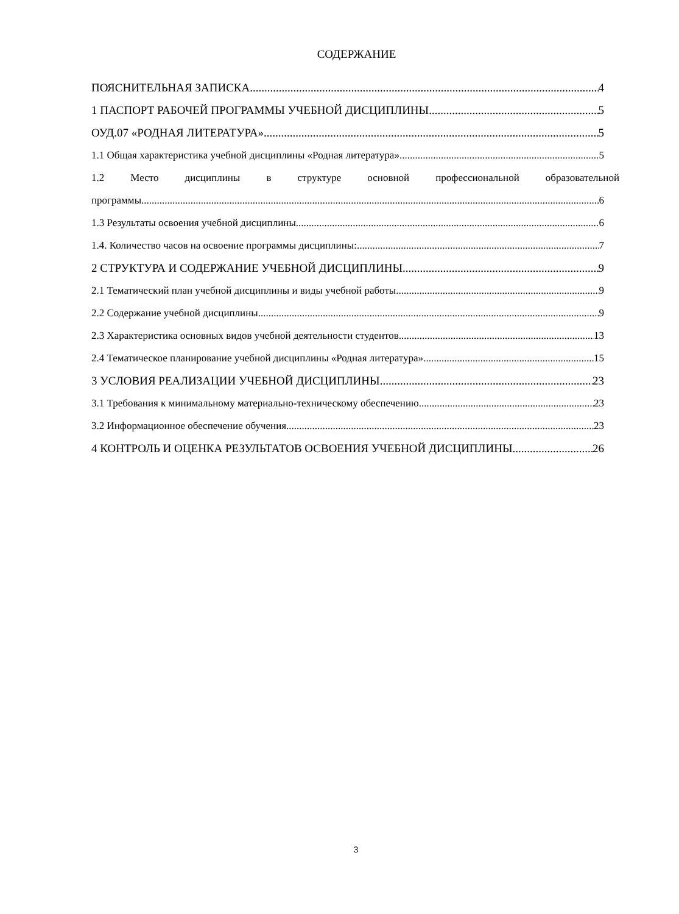СОДЕРЖАНИЕ
ПОЯСНИТЕЛЬНАЯ ЗАПИСКА 4
1 ПАСПОРТ РАБОЧЕЙ ПРОГРАММЫ УЧЕБНОЙ ДИСЦИПЛИНЫ 5
ОУД.07 «РОДНАЯ ЛИТЕРАТУРА» 5
1.1 Общая характеристика учебной дисциплины «Родная литература». 5
1.2 Место дисциплины в структуре основной профессиональной образовательной
программы. 6
1.3 Результаты освоения учебной дисциплины 6
1.4. Количество часов на освоение программы дисциплины: 7
2 СТРУКТУРА И СОДЕРЖАНИЕ УЧЕБНОЙ ДИСЦИПЛИНЫ 9
2.1 Тематический план учебной дисциплины и виды учебной работы 9
2.2 Содержание учебной дисциплины 9
2.3 Характеристика основных видов учебной деятельности студентов 13
2.4 Тематическое планирование учебной дисциплины «Родная литература» 15
3 УСЛОВИЯ РЕАЛИЗАЦИИ УЧЕБНОЙ ДИСЦИПЛИНЫ 23
3.1 Требования к минимальному материально-техническому обеспечению 23
3.2 Информационное обеспечение обучения 23
4 КОНТРОЛЬ И ОЦЕНКА РЕЗУЛЬТАТОВ ОСВОЕНИЯ УЧЕБНОЙ ДИСЦИПЛИНЫ 26
3